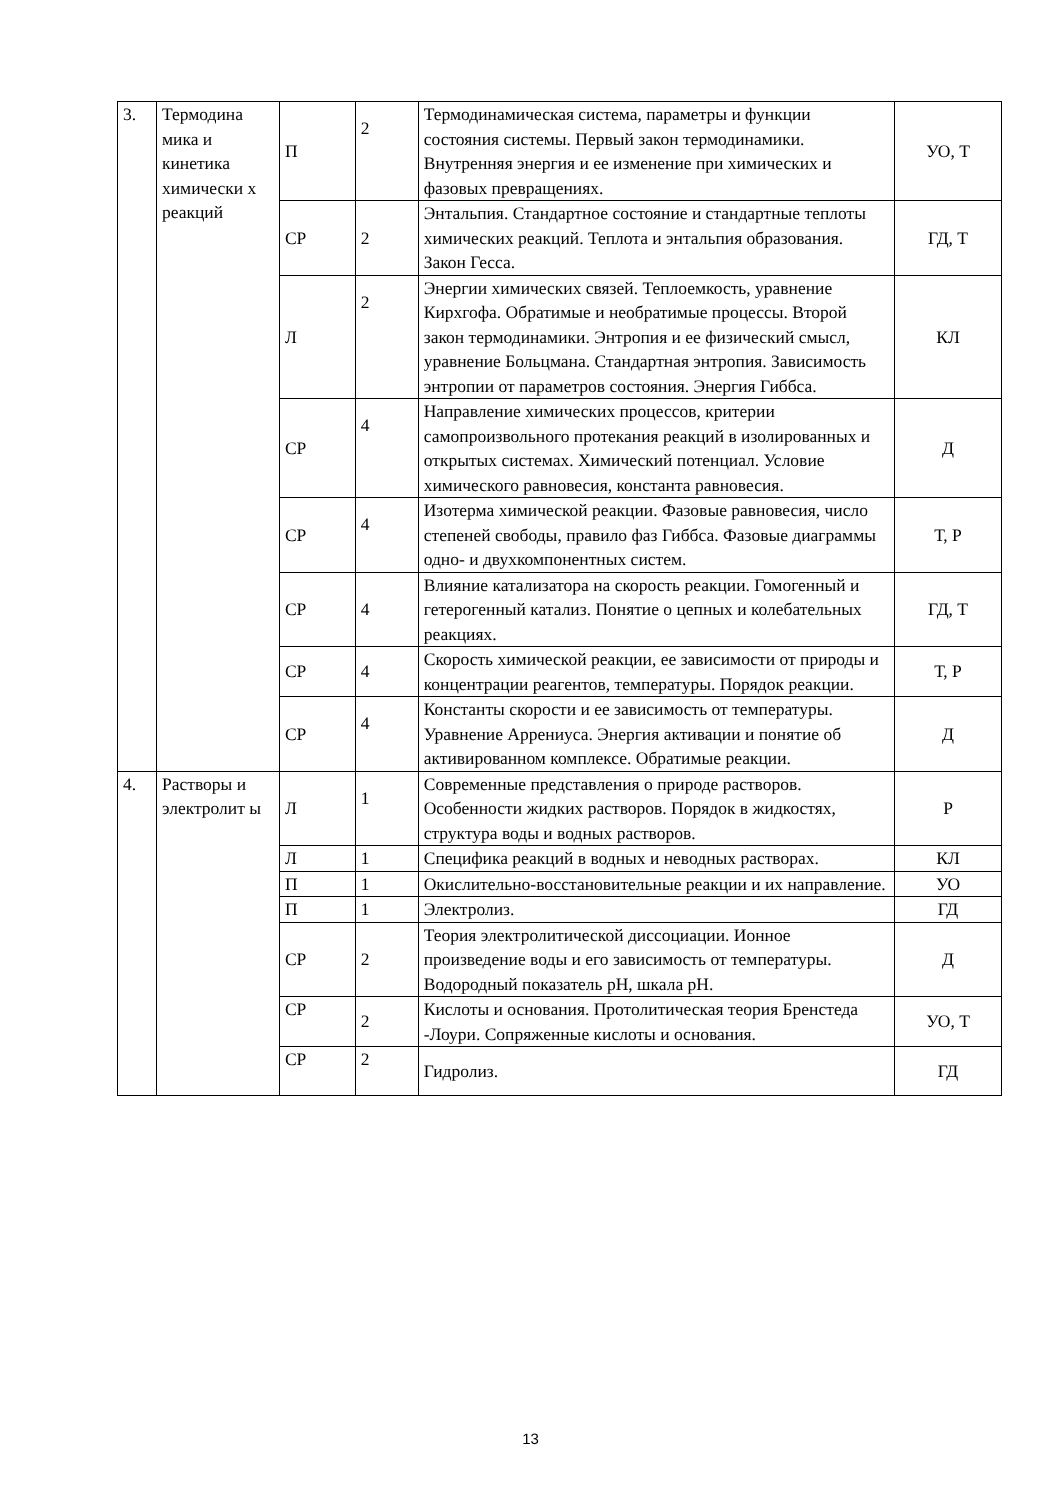| 3. | Термодина мика и кинетика химически х реакций | П | 2 | Термодинамическая система, параметры и функции состояния системы. Первый закон термодинамики. Внутренняя энергия и ее изменение при химических и фазовых превращениях. | УО, Т |
| | | СР | 2 | Энтальпия. Стандартное состояние и стандартные теплоты химических реакций. Теплота и энтальпия образования. Закон Гесса. | ГД, Т |
| | | Л | 2 | Энергии химических связей. Теплоемкость, уравнение Кирхгофа. Обратимые и необратимые процессы. Второй закон термодинамики. Энтропия и ее физический смысл, уравнение Больцмана. Стандартная энтропия. Зависимость энтропии от параметров состояния. Энергия Гиббса. | КЛ |
| | | СР | 4 | Направление химических процессов, критерии самопроизвольного протекания реакций в изолированных и открытых системах. Химический потенциал. Условие химического равновесия, константа равновесия. | Д |
| | | СР | 4 | Изотерма химической реакции. Фазовые равновесия, число степеней свободы, правило фаз Гиббса. Фазовые диаграммы одно- и двухкомпонентных систем. | Т, Р |
| | | СР | 4 | Влияние катализатора на скорость реакции. Гомогенный и гетерогенный катализ. Понятие о цепных и колебательных реакциях. | ГД, Т |
| | | СР | 4 | Скорость химической реакции, ее зависимости от природы и концентрации реагентов, температуры. Порядок реакции. | Т, Р |
| | | СР | 4 | Константы скорости и ее зависимость от температуры. Уравнение Аррениуса. Энергия активации и понятие об активированном комплексе. Обратимые реакции. | Д |
| 4. | Растворы и электролит ы | Л | 1 | Современные представления о природе растворов. Особенности жидких растворов. Порядок в жидкостях, структура воды и водных растворов. | Р |
| | | Л | 1 | Специфика реакций в водных и неводных растворах. | КЛ |
| | | П | 1 | Окислительно-восстановительные реакции и их направление. | УО |
| | | П | 1 | Электролиз. | ГД |
| | | СР | 2 | Теория электролитической диссоциации. Ионное произведение воды и его зависимость от температуры. Водородный показатель рН, шкала рН. | Д |
| | | СР | 2 | Кислоты и основания. Протолитическая теория Бренстеда -Лоури. Сопряженные кислоты и основания. | УО, Т |
| | | СР | 2 | Гидролиз. | ГД |
13